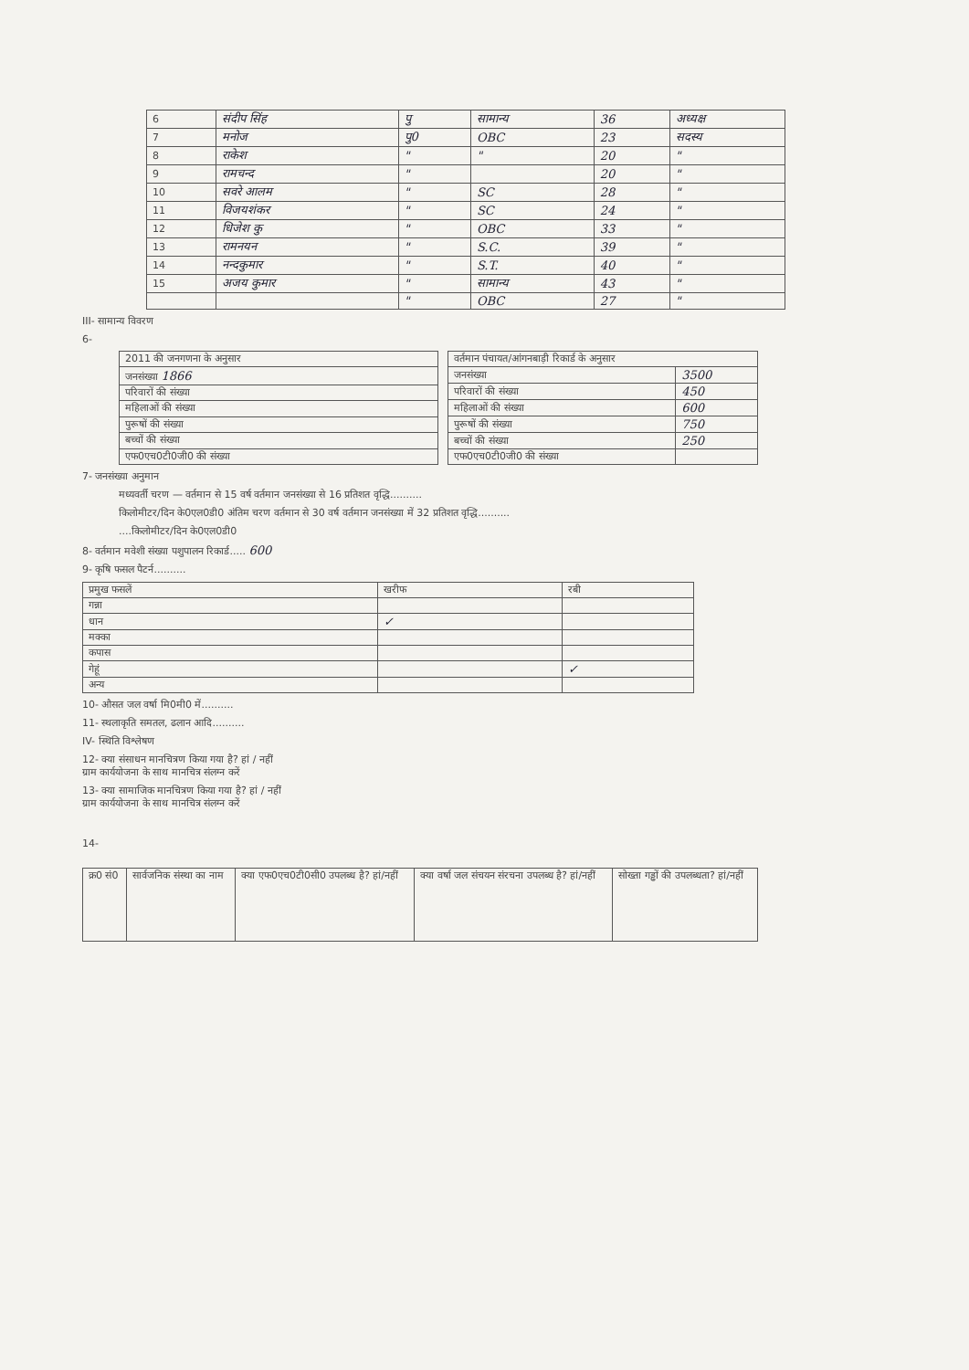| 6 | संदीप सिंह | पु | सामान्य | 36 | अध्यक्ष |
| 7 | मनोज | पु0 | OBC | 23 | सदस्य |
| 8 | राकेश | " | " | 20 | " |
| 9 | रामचन्द | " | | 20 | " |
| 10 | सवरे आलम | " | SC | 28 | " |
| 11 | विजयशंकर | " | SC | 24 | " |
| 12 | धिजेश कु | " | OBC | 33 | " |
| 13 | रामनयन | " | S.C. | 39 | " |
| 14 | नन्दकुमार | " | S.T. | 40 | " |
| 15 | अजय कुमार | " | सामान्य | 43 | " |
| | | " | OBC | 27 | " |
III- सामान्य विवरण
6-
| 2011 की जनगणना के अनुसार |
| जनसंख्या 1866 |
| परिवारों की संख्या |
| महिलाओं की संख्या |
| पुरूषों की संख्या |
| बच्चों की संख्या |
| एफ0एच0टी0जी0 की संख्या |
| वर्तमान पंचायत/आंगनबाड़ी रिकार्ड के अनुसार | |
| जनसंख्या | 3500 |
| परिवारों की संख्या | 450 |
| महिलाओं की संख्या | 600 |
| पुरूषों की संख्या | 750 |
| बच्चों की संख्या | 250 |
| एफ0एच0टी0जी0 की संख्या | |
7- जनसंख्या अनुमान
मध्यवर्ती चरण — वर्तमान से 15 वर्ष वर्तमान जनसंख्या से 16 प्रतिशत वृद्धि..........
किलोमीटर/दिन के0एल0डी0 अंतिम चरण वर्तमान से 30 वर्ष वर्तमान जनसंख्या में 32 प्रतिशत वृद्धि..........
....किलोमीटर/दिन के0एल0डी0
8- वर्तमान मवेशी संख्या पशुपालन रिकार्ड..... 600
9- कृषि फसल पैटर्न..........
| प्रमुख फसलें | खरीफ | रबी |
| गन्ना | | |
| धान | ✓ | |
| मक्का | | |
| कपास | | |
| गेहूं | | ✓ |
| अन्य | | |
10- औसत जल वर्षा मि0मी0 में..........
11- स्थलाकृति समतल, ढलान आदि..........
IV- स्थिति विश्लेषण
12- क्या संसाधन मानचित्रण किया गया है? हां / नहीं
ग्राम कार्ययोजना के साथ मानचित्र संलग्न करें
13- क्या सामाजिक मानचित्रण किया गया है? हां / नहीं
ग्राम कार्ययोजना के साथ मानचित्र संलग्न करें
14-
| क्र0 सं0 | सार्वजनिक संस्था का नाम | क्या एफ0एच0टी0सी0 उपलब्ध है? हां/नहीं | क्या वर्षा जल संचयन संरचना उपलब्ध है? हां/नहीं | सोख्ता गड्ढों की उपलब्धता? हां/नहीं |